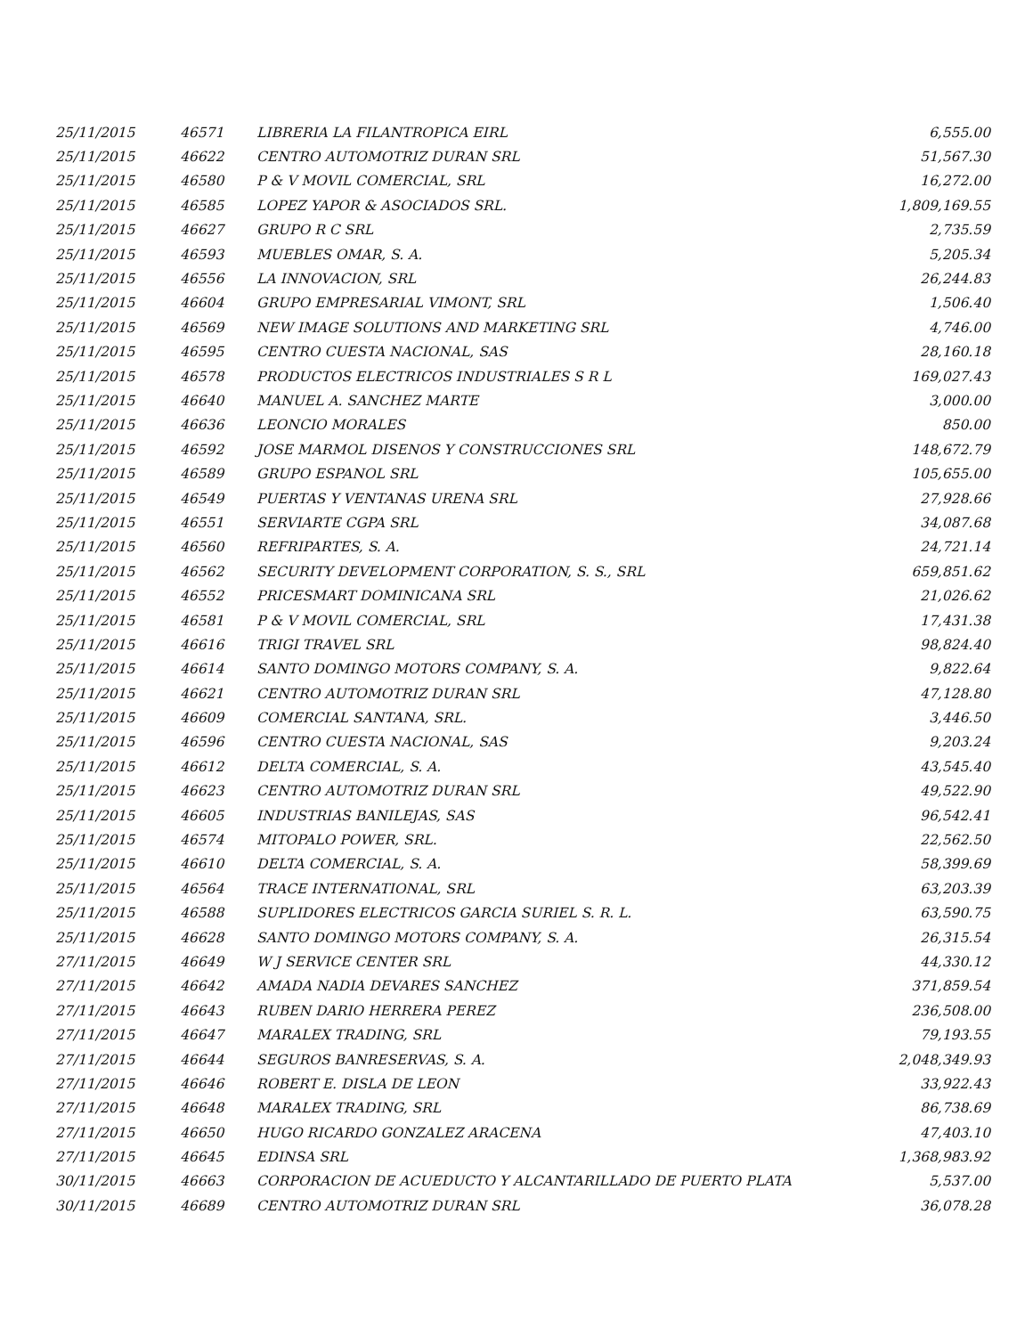| 25/11/2015 | 46571 | LIBRERIA LA FILANTROPICA EIRL | 6,555.00 |
| 25/11/2015 | 46622 | CENTRO AUTOMOTRIZ DURAN SRL | 51,567.30 |
| 25/11/2015 | 46580 | P & V MOVIL COMERCIAL, SRL | 16,272.00 |
| 25/11/2015 | 46585 | LOPEZ YAPOR & ASOCIADOS SRL. | 1,809,169.55 |
| 25/11/2015 | 46627 | GRUPO R C SRL | 2,735.59 |
| 25/11/2015 | 46593 | MUEBLES OMAR, S. A. | 5,205.34 |
| 25/11/2015 | 46556 | LA INNOVACION, SRL | 26,244.83 |
| 25/11/2015 | 46604 | GRUPO EMPRESARIAL VIMONT, SRL | 1,506.40 |
| 25/11/2015 | 46569 | NEW IMAGE SOLUTIONS AND MARKETING SRL | 4,746.00 |
| 25/11/2015 | 46595 | CENTRO CUESTA NACIONAL, SAS | 28,160.18 |
| 25/11/2015 | 46578 | PRODUCTOS ELECTRICOS INDUSTRIALES S R L | 169,027.43 |
| 25/11/2015 | 46640 | MANUEL A. SANCHEZ MARTE | 3,000.00 |
| 25/11/2015 | 46636 | LEONCIO MORALES | 850.00 |
| 25/11/2015 | 46592 | JOSE MARMOL DISENOS Y CONSTRUCCIONES SRL | 148,672.79 |
| 25/11/2015 | 46589 | GRUPO ESPANOL SRL | 105,655.00 |
| 25/11/2015 | 46549 | PUERTAS Y VENTANAS URENA SRL | 27,928.66 |
| 25/11/2015 | 46551 | SERVIARTE CGPA SRL | 34,087.68 |
| 25/11/2015 | 46560 | REFRIPARTES, S. A. | 24,721.14 |
| 25/11/2015 | 46562 | SECURITY DEVELOPMENT CORPORATION, S. S., SRL | 659,851.62 |
| 25/11/2015 | 46552 | PRICESMART DOMINICANA SRL | 21,026.62 |
| 25/11/2015 | 46581 | P & V MOVIL COMERCIAL, SRL | 17,431.38 |
| 25/11/2015 | 46616 | TRIGI TRAVEL SRL | 98,824.40 |
| 25/11/2015 | 46614 | SANTO DOMINGO MOTORS COMPANY, S. A. | 9,822.64 |
| 25/11/2015 | 46621 | CENTRO AUTOMOTRIZ DURAN SRL | 47,128.80 |
| 25/11/2015 | 46609 | COMERCIAL SANTANA, SRL. | 3,446.50 |
| 25/11/2015 | 46596 | CENTRO CUESTA NACIONAL, SAS | 9,203.24 |
| 25/11/2015 | 46612 | DELTA COMERCIAL, S. A. | 43,545.40 |
| 25/11/2015 | 46623 | CENTRO AUTOMOTRIZ DURAN SRL | 49,522.90 |
| 25/11/2015 | 46605 | INDUSTRIAS BANILEJAS, SAS | 96,542.41 |
| 25/11/2015 | 46574 | MITOPALO POWER, SRL. | 22,562.50 |
| 25/11/2015 | 46610 | DELTA COMERCIAL, S. A. | 58,399.69 |
| 25/11/2015 | 46564 | TRACE INTERNATIONAL, SRL | 63,203.39 |
| 25/11/2015 | 46588 | SUPLIDORES ELECTRICOS GARCIA SURIEL S. R. L. | 63,590.75 |
| 25/11/2015 | 46628 | SANTO DOMINGO MOTORS COMPANY, S. A. | 26,315.54 |
| 27/11/2015 | 46649 | W J SERVICE CENTER SRL | 44,330.12 |
| 27/11/2015 | 46642 | AMADA NADIA DEVARES SANCHEZ | 371,859.54 |
| 27/11/2015 | 46643 | RUBEN DARIO HERRERA PEREZ | 236,508.00 |
| 27/11/2015 | 46647 | MARALEX TRADING, SRL | 79,193.55 |
| 27/11/2015 | 46644 | SEGUROS BANRESERVAS, S. A. | 2,048,349.93 |
| 27/11/2015 | 46646 | ROBERT E. DISLA DE LEON | 33,922.43 |
| 27/11/2015 | 46648 | MARALEX TRADING, SRL | 86,738.69 |
| 27/11/2015 | 46650 | HUGO RICARDO GONZALEZ ARACENA | 47,403.10 |
| 27/11/2015 | 46645 | EDINSA SRL | 1,368,983.92 |
| 30/11/2015 | 46663 | CORPORACION DE ACUEDUCTO Y ALCANTARILLADO DE PUERTO PLATA | 5,537.00 |
| 30/11/2015 | 46689 | CENTRO AUTOMOTRIZ DURAN SRL | 36,078.28 |